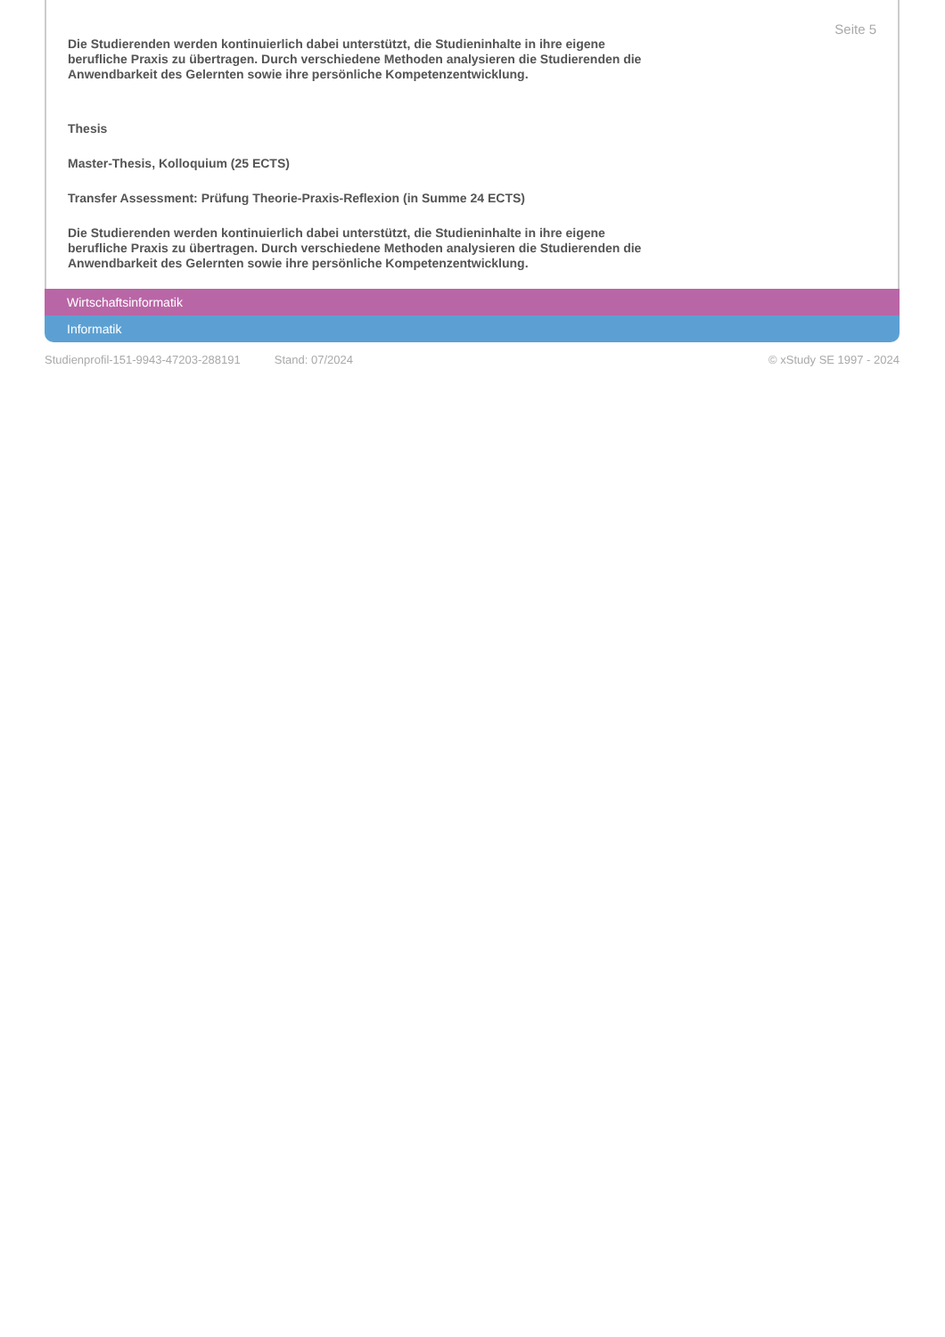Seite 5
Die Studierenden werden kontinuierlich dabei unterstützt, die Studieninhalte in ihre eigene berufliche Praxis zu übertragen. Durch verschiedene Methoden analysieren die Studierenden die Anwendbarkeit des Gelernten sowie ihre persönliche Kompetenzentwicklung.
Thesis
Master-Thesis, Kolloquium (25 ECTS)
Transfer Assessment: Prüfung Theorie-Praxis-Reflexion (in Summe 24 ECTS)
Die Studierenden werden kontinuierlich dabei unterstützt, die Studieninhalte in ihre eigene berufliche Praxis zu übertragen. Durch verschiedene Methoden analysieren die Studierenden die Anwendbarkeit des Gelernten sowie ihre persönliche Kompetenzentwicklung.
Wirtschaftsinformatik
Informatik
Studienprofil-151-9943-47203-288191 Stand: 07/2024 © xStudy SE 1997 - 2024